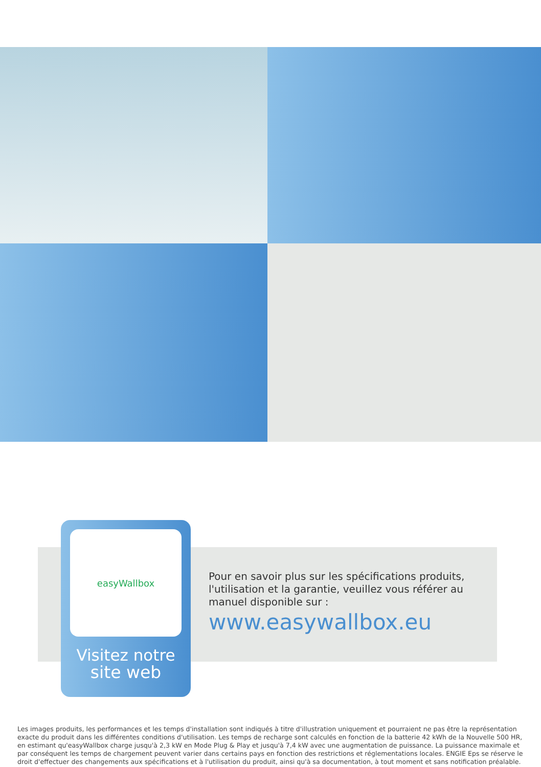easyWallbox
Visitez notre
site web
Pour en savoir plus sur les spécifications produits, l'utilisation et la garantie, veuillez vous référer au manuel disponible sur :
www.easywallbox.eu
Les images produits, les performances et les temps d'installation sont indiqués à titre d'illustration uniquement et pourraient ne pas être la représentation exacte du produit dans les différentes conditions d'utilisation. Les temps de recharge sont calculés en fonction de la batterie 42 kWh de la Nouvelle 500 HR, en estimant qu'easyWallbox charge jusqu'à 2,3 kW en Mode Plug & Play et jusqu'à 7,4 kW avec une augmentation de puissance. La puissance maximale et par conséquent les temps de chargement peuvent varier dans certains pays en fonction des restrictions et réglementations locales. ENGIE Eps se réserve le droit d'effectuer des changements aux spécifications et à l'utilisation du produit, ainsi qu'à sa documentation, à tout moment et sans notification préalable.